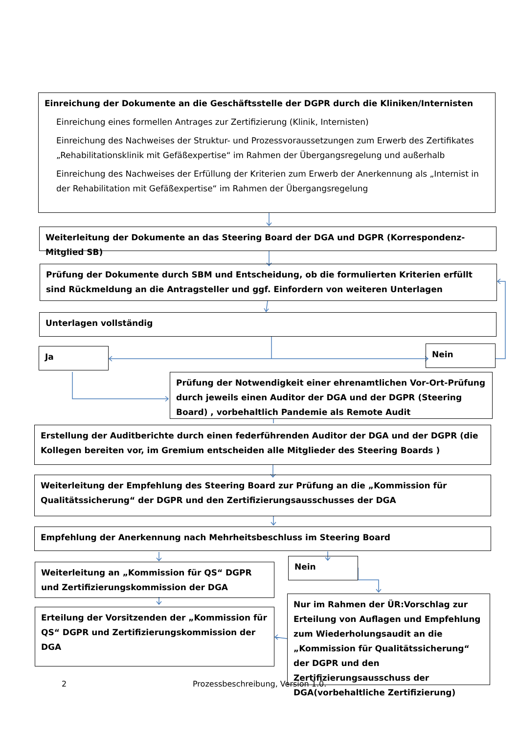Einreichung der Dokumente an die Geschäftsstelle der DGPR durch die Kliniken/Internisten
Einreichung eines formellen Antrages zur Zertifizierung (Klinik, Internisten)
Einreichung des Nachweises der Struktur- und Prozessvoraussetzungen zum Erwerb des Zertifikates „Rehabilitationsklinik mit Gefäßexpertise“ im Rahmen der Übergangsregelung und außerhalb
Einreichung des Nachweises der Erfüllung der Kriterien zum Erwerb der Anerkennung als „Internist in der Rehabilitation mit Gefäßexpertise“ im Rahmen der Übergangsregelung
Weiterleitung der Dokumente an das Steering Board der DGA und DGPR (Korrespondenz-Mitglied SB)
Prüfung der Dokumente durch SBM und Entscheidung, ob die formulierten Kriterien erfüllt sind Rückmeldung an die Antragsteller und ggf. Einfordern von weiteren Unterlagen
Unterlagen vollständig
Ja Nein
Prüfung der Notwendigkeit einer ehrenamtlichen Vor-Ort-Prüfung durch jeweils einen Auditor der DGA und der DGPR (Steering Board) , vorbehaltlich Pandemie als Remote Audit
Erstellung der Auditberichte durch einen federführenden Auditor der DGA und der DGPR (die Kollegen bereiten vor, im Gremium entscheiden alle Mitglieder des Steering Boards )
Weiterleitung der Empfehlung des Steering Board zur Prüfung an die „Kommission für Qualitätssicherung“ der DGPR und den Zertifizierungsausschusses der DGA
Empfehlung der Anerkennung nach Mehrheitsbeschluss im Steering Board
Weiterleitung an „Kommission für QS“ DGPR und Zertifizierungskommission der DGA
Nein
Erteilung der Vorsitzenden der „Kommission für QS“ DGPR und Zertifizierungskommission der DGA
Nur im Rahmen der ÜR:Vorschlag zur Erteilung von Auflagen und Empfehlung zum Wiederholungsaudit an die „Kommission für Qualitätssicherung“ der DGPR und den Zertifizierungsausschuss der DGA(vorbehaltliche Zertifizierung)
2
Prozessbeschreibung, Version 1.0.